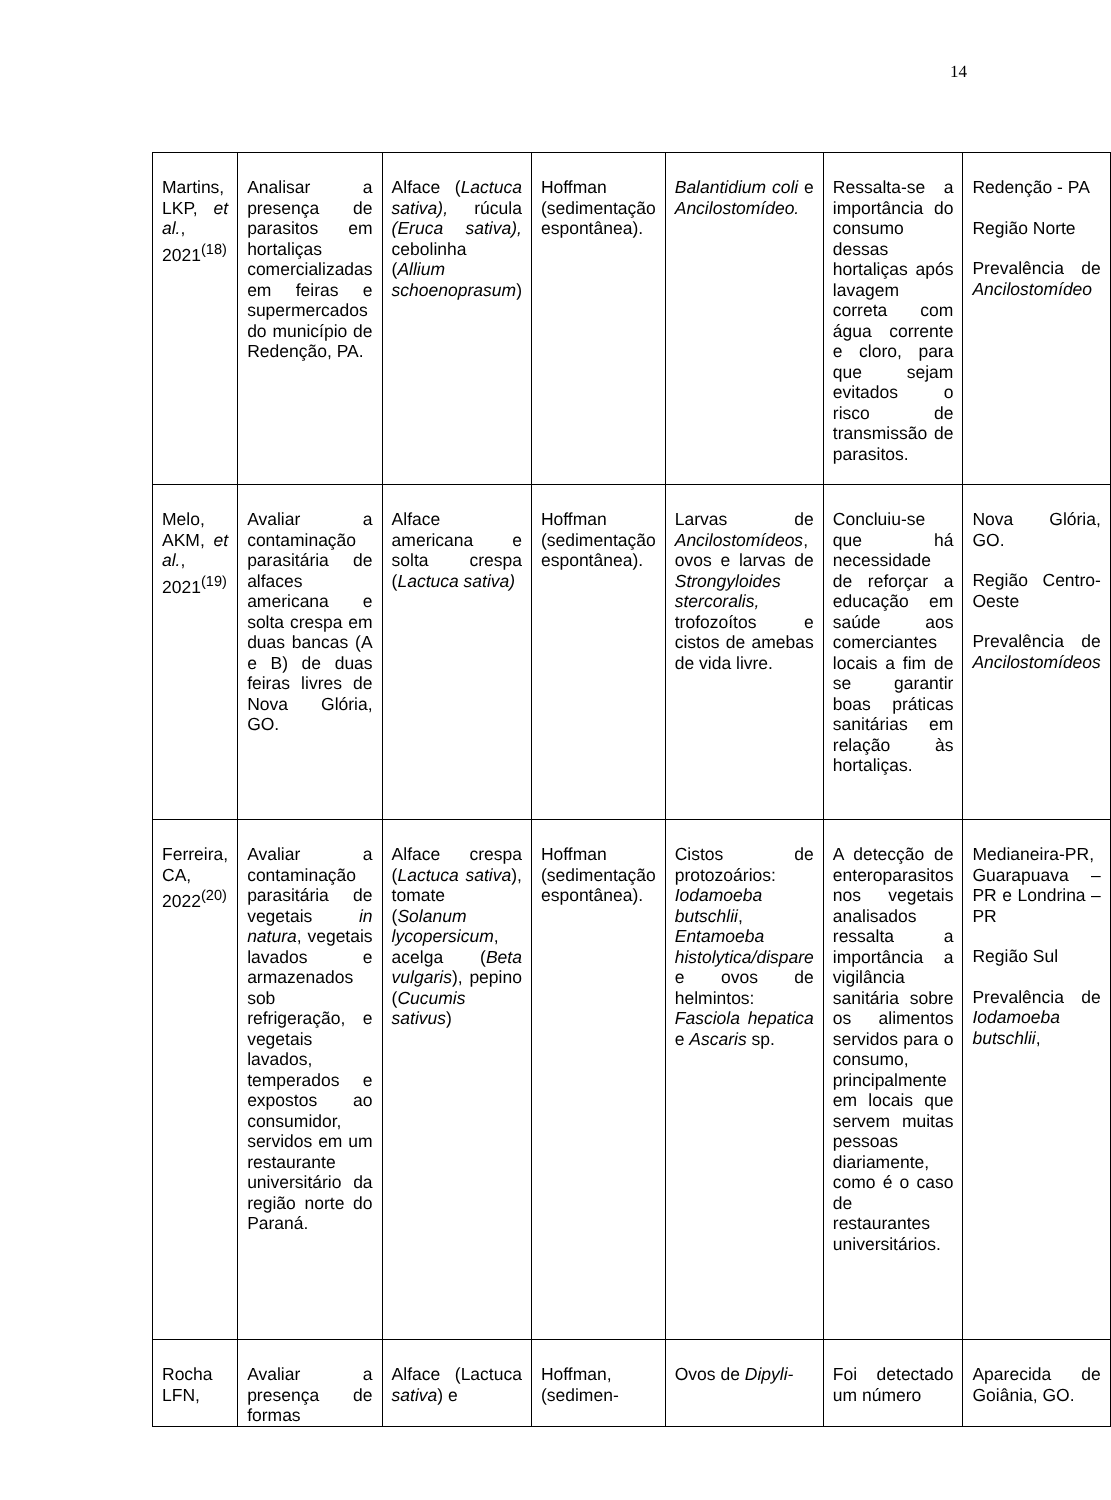14
| Martins, LKP, et al. , 2021<sup>(18)</sup> | Analisar a presença de parasitos em hortaliças comercializadas em feiras e supermercados do município de Redenção, PA. | Alface ( Lactuca sativa), rúcula (Eruca sativa), cebolinha ( Allium schoenoprasum ) | Hoffman (sedimentação espontânea). | Balantidium coli e Ancilostomídeo. | Ressalta-se a importância do consumo dessas hortaliças após lavagem correta com água corrente e cloro, para que sejam evitados o risco de transmissão de parasitos. | Redenção - PA Região Norte Prevalência de Ancilostomídeo |
| Melo, AKM, et al. , 2021<sup>(19)</sup> | Avaliar a contaminação parasitária de alfaces americana e solta crespa em duas bancas (A e B) de duas feiras livres de Nova Glória, GO. | Alface americana e solta crespa ( Lactuca sativa) | Hoffman (sedimentação espontânea). | Larvas de Ancilostomídeos , ovos e larvas de Strongyloides stercoralis, trofozoítos e cistos de amebas de vida livre. | Concluiu-se que há necessidade de reforçar a educação em saúde aos comerciantes locais a fim de se garantir boas práticas sanitárias em relação às hortaliças. | Nova Glória, GO. Região Centro-Oeste Prevalência de Ancilostomídeos |
| Ferreira, CA, 2022<sup>(20)</sup> | Avaliar a contaminação parasitária de vegetais in natura , vegetais lavados e armazenados sob refrigeração, e vegetais lavados, temperados e expostos ao consumidor, servidos em um restaurante universitário da região norte do Paraná. | Alface crespa ( Lactuca sativa ), tomate ( Solanum lycopersicum , acelga ( Beta vulgaris ), pepino ( Cucumis sativus ) | Hoffman (sedimentação espontânea). | Cistos de protozoários: Iodamoeba butschlii , Entamoeba histolytica/dispare e ovos de helmintos: Fasciola hepatica e Ascaris sp. | A detecção de enteroparasitos nos vegetais analisados ressalta a importância a vigilância sanitária sobre os alimentos servidos para o consumo, principalmente em locais que servem muitas pessoas diariamente, como é o caso de restaurantes universitários. | Medianeira-PR, Guarapuava – PR e Londrina – PR Região Sul Prevalência de Iodamoeba butschlii , |
| Rocha LFN, | Avaliar a presença de formas | Alface (Lactuca sativa ) e | Hoffman, (sedimen- | Ovos de Dipyli- | Foi detectado um número | Aparecida de Goiânia, GO. |